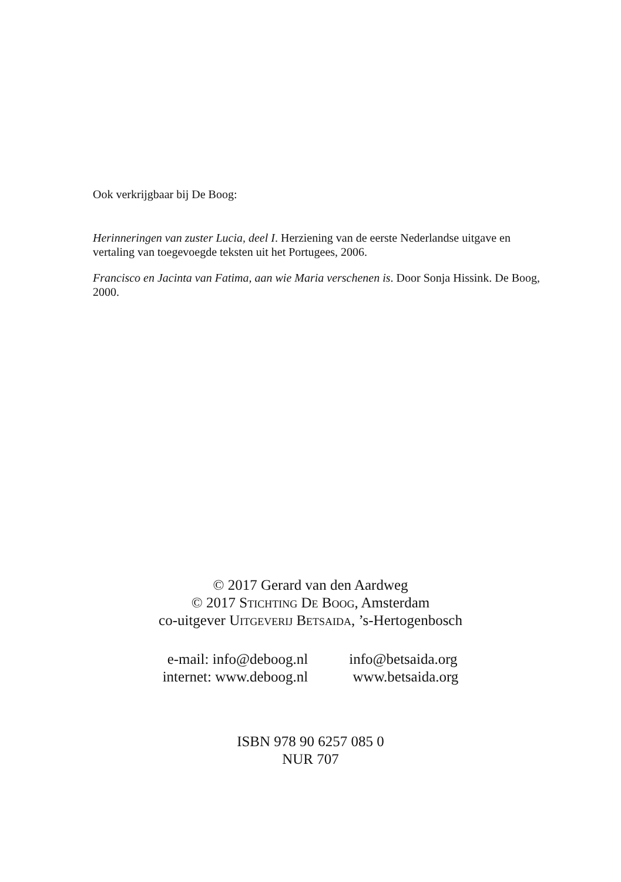Ook verkrijgbaar bij De Boog:
Herinneringen van zuster Lucia, deel I. Herziening van de eerste Nederlandse uitgave en vertaling van toegevoegde teksten uit het Portugees, 2006.
Francisco en Jacinta van Fatima, aan wie Maria verschenen is. Door Sonja Hissink. De Boog, 2000.
© 2017 Gerard van den Aardweg
© 2017 Stichting De Boog, Amsterdam
co-uitgever Uitgeverij Betsaida, ’s-Hertogenbosch
| e-mail: info@deboog.nl | info@betsaida.org |
| internet: www.deboog.nl | www.betsaida.org |
ISBN 978 90 6257 085 0
NUR 707